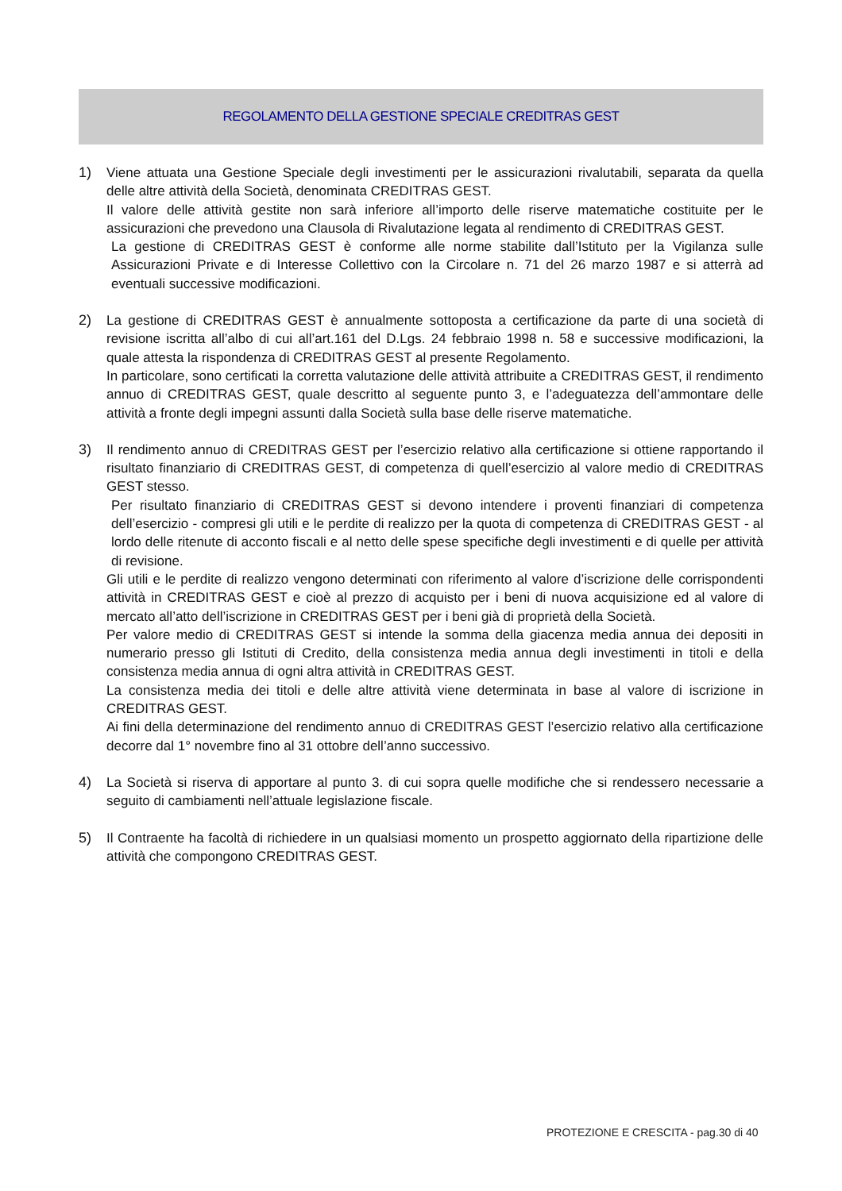REGOLAMENTO DELLA GESTIONE SPECIALE CREDITRAS GEST
1) Viene attuata una Gestione Speciale degli investimenti per le assicurazioni rivalutabili, separata da quella delle altre attività della Società, denominata CREDITRAS GEST.
Il valore delle attività gestite non sarà inferiore all’importo delle riserve matematiche costituite per le assicurazioni che prevedono una Clausola di Rivalutazione legata al rendimento di CREDITRAS GEST.
La gestione di CREDITRAS GEST è conforme alle norme stabilite dall’Istituto per la Vigilanza sulle Assicurazioni Private e di Interesse Collettivo con la Circolare n. 71 del 26 marzo 1987 e si atterrà ad eventuali successive modificazioni.
2) La gestione di CREDITRAS GEST è annualmente sottoposta a certificazione da parte di una società di revisione iscritta all’albo di cui all’art.161 del D.Lgs. 24 febbraio 1998 n. 58 e successive modificazioni, la quale attesta la rispondenza di CREDITRAS GEST al presente Regolamento.
In particolare, sono certificati la corretta valutazione delle attività attribuite a CREDITRAS GEST, il rendimento annuo di CREDITRAS GEST, quale descritto al seguente punto 3, e l’adeguatezza dell’ammontare delle attività a fronte degli impegni assunti dalla Società sulla base delle riserve matematiche.
3) Il rendimento annuo di CREDITRAS GEST per l’esercizio relativo alla certificazione si ottiene rapportando il risultato finanziario di CREDITRAS GEST, di competenza di quell’esercizio al valore medio di CREDITRAS GEST stesso.
Per risultato finanziario di CREDITRAS GEST si devono intendere i proventi finanziari di competenza dell’esercizio - compresi gli utili e le perdite di realizzo per la quota di competenza di CREDITRAS GEST - al lordo delle ritenute di acconto fiscali e al netto delle spese specifiche degli investimenti e di quelle per attività di revisione.
Gli utili e le perdite di realizzo vengono determinati con riferimento al valore d’iscrizione delle corrispondenti attività in CREDITRAS GEST e cioè al prezzo di acquisto per i beni di nuova acquisizione ed al valore di mercato all’atto dell’iscrizione in CREDITRAS GEST per i beni già di proprietà della Società.
Per valore medio di CREDITRAS GEST si intende la somma della giacenza media annua dei depositi in numerario presso gli Istituti di Credito, della consistenza media annua degli investimenti in titoli e della consistenza media annua di ogni altra attività in CREDITRAS GEST.
La consistenza media dei titoli e delle altre attività viene determinata in base al valore di iscrizione in CREDITRAS GEST.
Ai fini della determinazione del rendimento annuo di CREDITRAS GEST l’esercizio relativo alla certificazione decorre dal 1° novembre fino al 31 ottobre dell’anno successivo.
4) La Società si riserva di apportare al punto 3. di cui sopra quelle modifiche che si rendessero necessarie a seguito di cambiamenti nell’attuale legislazione fiscale.
5) Il Contraente ha facoltà di richiedere in un qualsiasi momento un prospetto aggiornato della ripartizione delle attività che compongono CREDITRAS GEST.
PROTEZIONE E CRESCITA - pag.30 di 40